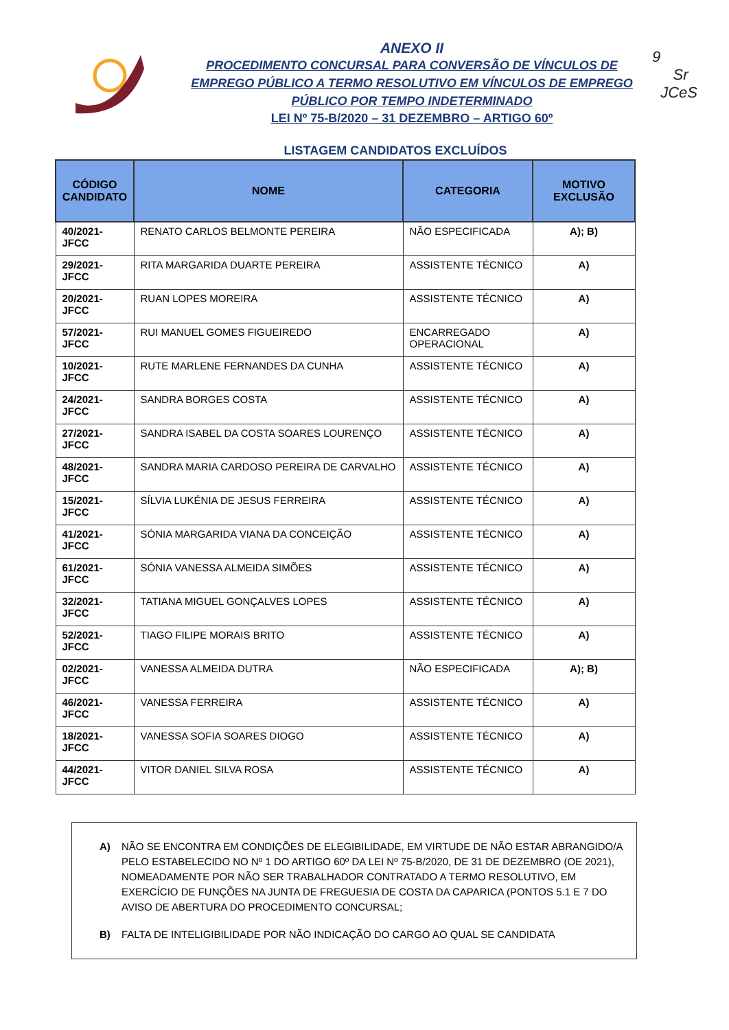9
Sr
JCeS
ANEXO II
PROCEDIMENTO CONCURSAL PARA CONVERSÃO DE VÍNCULOS DE EMPREGO PÚBLICO A TERMO RESOLUTIVO EM VÍNCULOS DE EMPREGO PÚBLICO POR TEMPO INDETERMINADO
LEI Nº 75-B/2020 – 31 DEZEMBRO – ARTIGO 60º
LISTAGEM CANDIDATOS EXCLUÍDOS
| CÓDIGO CANDIDATO | NOME | CATEGORIA | MOTIVO EXCLUSÃO |
| --- | --- | --- | --- |
| 40/2021-JFCC | RENATO CARLOS BELMONTE PEREIRA | NÃO ESPECIFICADA | A); B) |
| 29/2021-JFCC | RITA MARGARIDA DUARTE PEREIRA | ASSISTENTE TÉCNICO | A) |
| 20/2021-JFCC | RUAN LOPES MOREIRA | ASSISTENTE TÉCNICO | A) |
| 57/2021-JFCC | RUI MANUEL GOMES FIGUEIREDO | ENCARREGADO OPERACIONAL | A) |
| 10/2021-JFCC | RUTE MARLENE FERNANDES DA CUNHA | ASSISTENTE TÉCNICO | A) |
| 24/2021-JFCC | SANDRA BORGES COSTA | ASSISTENTE TÉCNICO | A) |
| 27/2021-JFCC | SANDRA ISABEL DA COSTA SOARES LOURENÇO | ASSISTENTE TÉCNICO | A) |
| 48/2021-JFCC | SANDRA MARIA CARDOSO PEREIRA DE CARVALHO | ASSISTENTE TÉCNICO | A) |
| 15/2021-JFCC | SÍLVIA LUKÉNIA DE JESUS FERREIRA | ASSISTENTE TÉCNICO | A) |
| 41/2021-JFCC | SÓNIA MARGARIDA VIANA DA CONCEIÇÃO | ASSISTENTE TÉCNICO | A) |
| 61/2021-JFCC | SÓNIA VANESSA ALMEIDA SIMÕES | ASSISTENTE TÉCNICO | A) |
| 32/2021-JFCC | TATIANA MIGUEL GONÇALVES LOPES | ASSISTENTE TÉCNICO | A) |
| 52/2021-JFCC | TIAGO FILIPE MORAIS BRITO | ASSISTENTE TÉCNICO | A) |
| 02/2021-JFCC | VANESSA ALMEIDA DUTRA | NÃO ESPECIFICADA | A); B) |
| 46/2021-JFCC | VANESSA FERREIRA | ASSISTENTE TÉCNICO | A) |
| 18/2021-JFCC | VANESSA SOFIA SOARES DIOGO | ASSISTENTE TÉCNICO | A) |
| 44/2021-JFCC | VITOR DANIEL SILVA ROSA | ASSISTENTE TÉCNICO | A) |
A) NÃO SE ENCONTRA EM CONDIÇÕES DE ELEGIBILIDADE, EM VIRTUDE DE NÃO ESTAR ABRANGIDO/A PELO ESTABELECIDO NO Nº 1 DO ARTIGO 60º DA LEI Nº 75-B/2020, DE 31 DE DEZEMBRO (OE 2021), NOMEADAMENTE POR NÃO SER TRABALHADOR CONTRATADO A TERMO RESOLUTIVO, EM EXERCÍCIO DE FUNÇÕES NA JUNTA DE FREGUESIA DE COSTA DA CAPARICA (PONTOS 5.1 E 7 DO AVISO DE ABERTURA DO PROCEDIMENTO CONCURSAL;
B) FALTA DE INTELIGIBILIDADE POR NÃO INDICAÇÃO DO CARGO AO QUAL SE CANDIDATA